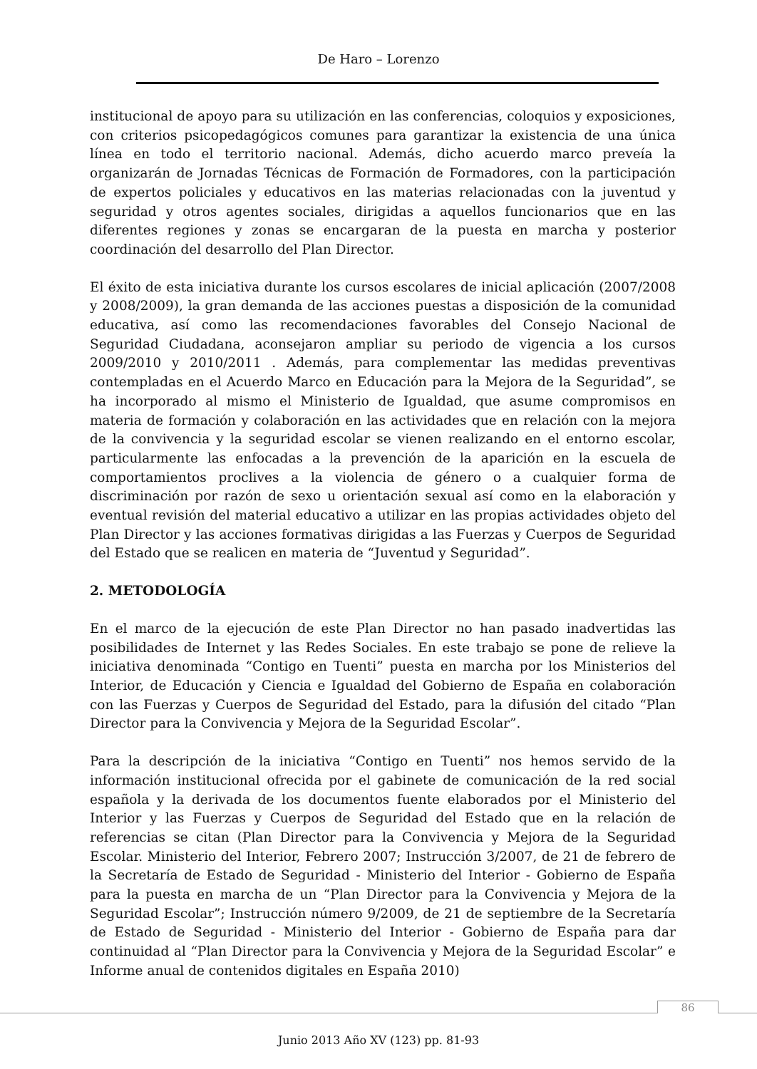De Haro – Lorenzo
institucional de apoyo para su utilización en las conferencias, coloquios y exposiciones, con criterios psicopedagógicos comunes para garantizar la existencia de una única línea en todo el territorio nacional. Además, dicho acuerdo marco preveía la organizarán de Jornadas Técnicas de Formación de Formadores, con la participación de expertos policiales y educativos en las materias relacionadas con la juventud y seguridad y otros agentes sociales, dirigidas a aquellos funcionarios que en las diferentes regiones y zonas se encargaran de la puesta en marcha y posterior coordinación del desarrollo del Plan Director.
El éxito de esta iniciativa durante los cursos escolares de inicial aplicación (2007/2008 y 2008/2009), la gran demanda de las acciones puestas a disposición de la comunidad educativa, así como las recomendaciones favorables del Consejo Nacional de Seguridad Ciudadana, aconsejaron ampliar su periodo de vigencia a los cursos 2009/2010 y 2010/2011 . Además, para complementar las medidas preventivas contempladas en el Acuerdo Marco en Educación para la Mejora de la Seguridad”, se ha incorporado al mismo el Ministerio de Igualdad, que asume compromisos en materia de formación y colaboración en las actividades que en relación con la mejora de la convivencia y la seguridad escolar se vienen realizando en el entorno escolar, particularmente las enfocadas a la prevención de la aparición en la escuela de comportamientos proclives a la violencia de género o a cualquier forma de discriminación por razón de sexo u orientación sexual así como en la elaboración y eventual revisión del material educativo a utilizar en las propias actividades objeto del Plan Director y las acciones formativas dirigidas a las Fuerzas y Cuerpos de Seguridad del Estado que se realicen en materia de “Juventud y Seguridad”.
2. METODOLOGÍA
En el marco de la ejecución de este Plan Director no han pasado inadvertidas las posibilidades de Internet y las Redes Sociales. En este trabajo se pone de relieve la iniciativa denominada “Contigo en Tuenti” puesta en marcha por los Ministerios del Interior, de Educación y Ciencia e Igualdad del Gobierno de España en colaboración con las Fuerzas y Cuerpos de Seguridad del Estado, para la difusión del citado “Plan Director para la Convivencia y Mejora de la Seguridad Escolar”.
Para la descripción de la iniciativa “Contigo en Tuenti” nos hemos servido de la información institucional ofrecida por el gabinete de comunicación de la red social española y la derivada de los documentos fuente elaborados por el Ministerio del Interior y las Fuerzas y Cuerpos de Seguridad del Estado que en la relación de referencias se citan (Plan Director para la Convivencia y Mejora de la Seguridad Escolar. Ministerio del Interior, Febrero 2007; Instrucción 3/2007, de 21 de febrero de la Secretaría de Estado de Seguridad - Ministerio del Interior - Gobierno de España para la puesta en marcha de un “Plan Director para la Convivencia y Mejora de la Seguridad Escolar”; Instrucción número 9/2009, de 21 de septiembre de la Secretaría de Estado de Seguridad - Ministerio del Interior - Gobierno de España para dar continuidad al “Plan Director para la Convivencia y Mejora de la Seguridad Escolar” e Informe anual de contenidos digitales en España 2010)
86
Junio 2013 Año XV (123) pp. 81-93